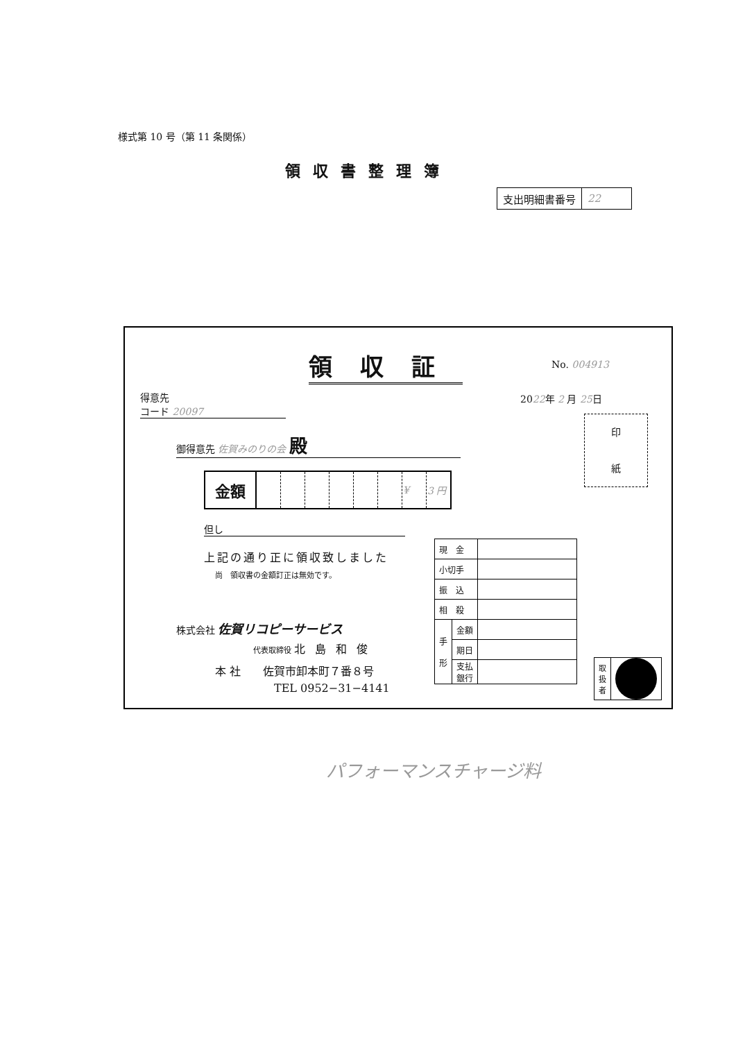様式第 10 号（第 11 条関係）
領収書整理簿
| 支出明細書番号 | 22 |
領収証 No. 004913
得意先
コード 20097
2022年 2 月 25日
印
紙
御得意先 佐賀みのりの会 殿
| 金額 | | | | | | | ¥ | 3 円 |
但し
上記の通り正に領収致しました
尚　領収書の金額訂正は無効です。
株式会社 佐賀リコピーサービス
代表取締役 北島和俊
本 社　　佐賀市卸本町７番８号
TEL 0952−31−4141
| 現 金 | | |
| 小切手 | | |
| 振 込 | | |
| 相 殺 | | |
| 手 形 | 金額 | |
| | 期日 | |
| | 支払 銀行 | |
| 取 扱 者 | |
パフォーマンスチャージ料